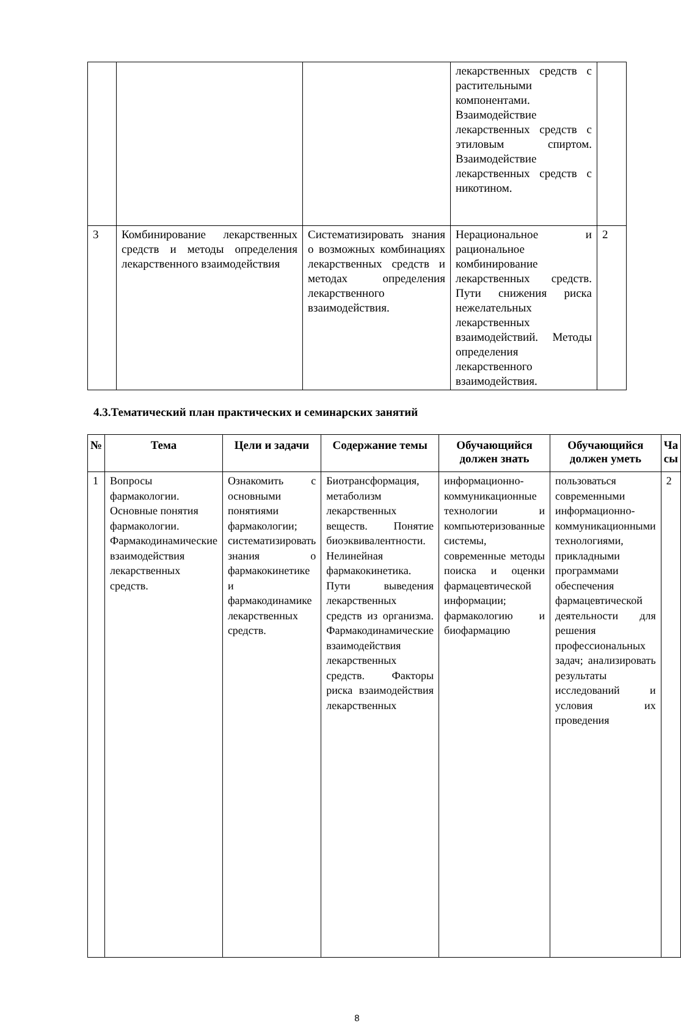| | | | лекарственных средств с растительными компонентами. Взаимодействие лекарственных средств с этиловым спиртом. Взаимодействие лекарственных средств с никотином. | |
| 3 | Комбинирование лекарственных средств и методы определения лекарственного взаимодействия | Систематизировать знания о возможных комбинациях лекарственных средств и методах определения лекарственного взаимодействия. | Нерациональное и рациональное комбинирование лекарственных средств. Пути снижения риска нежелательных лекарственных взаимодействий. Методы определения лекарственного взаимодействия. | 2 |
4.3.Тематический план практических и семинарских занятий
| № | Тема | Цели и задачи | Содержание темы | Обучающийся должен знать | Обучающийся должен уметь | Ча сы |
| --- | --- | --- | --- | --- | --- | --- |
| 1 | Вопросы фармакологии. Основные понятия фармакологии. Фармакодинамические взаимодействия лекарственных средств. | Ознакомить с основными понятиями фармакологии; систематизировать знания о фармакокинетике и фармакодинамике лекарственных средств. | Биотрансформация, метаболизм лекарственных веществ. Понятие биоэквивалентности. Нелинейная фармакокинетика. Пути выведения лекарственных средств из организма. Фармакодинамические взаимодействия лекарственных средств. Факторы риска взаимодействия лекарственных | информационно-коммуникационные технологии и компьютеризованные системы, современные методы поиска и оценки фармацевтической информации; фармакологию и биофармацию | пользоваться современными информационно-коммуникационными технологиями, прикладными программами обеспечения фармацевтической деятельности для решения профессиональных задач; анализировать результаты исследований и условия их проведения | 2 |
8